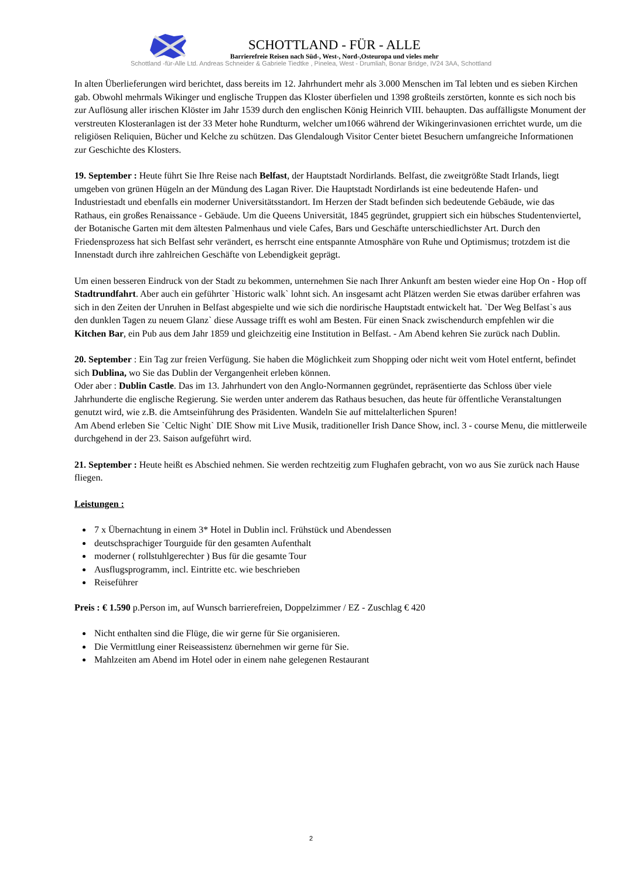SCHOTTLAND - FÜR - ALLE
Barrierefreie Reisen nach Süd-, West-, Nord-,Osteuropa und vieles mehr
Schottland -für-Alle Ltd. Andreas Schneider & Gabriele Tiedtke , Pinelea, West - Drumliah, Bonar Bridge, IV24 3AA, Schottland
In alten Überlieferungen wird berichtet, dass bereits im 12. Jahrhundert mehr als 3.000 Menschen im Tal lebten und es sieben Kirchen gab. Obwohl mehrmals Wikinger und englische Truppen das Kloster überfielen und 1398 großteils zerstörten, konnte es sich noch bis zur Auflösung aller irischen Klöster im Jahr 1539 durch den englischen König Heinrich VIII. behaupten. Das auffälligste Monument der verstreuten Klosteranlagen ist der 33 Meter hohe Rundturm, welcher um1066 während der Wikingerinvasionen errichtet wurde, um die religiösen Reliquien, Bücher und Kelche zu schützen. Das Glendalough Visitor Center bietet Besuchern umfangreiche Informationen zur Geschichte des Klosters.
19. September : Heute führt Sie Ihre Reise nach Belfast, der Hauptstadt Nordirlands. Belfast, die zweitgrößte Stadt Irlands, liegt umgeben von grünen Hügeln an der Mündung des Lagan River. Die Hauptstadt Nordirlands ist eine bedeutende Hafen- und Industriestadt und ebenfalls ein moderner Universitätsstandort. Im Herzen der Stadt befinden sich bedeutende Gebäude, wie das Rathaus, ein großes Renaissance - Gebäude. Um die Queens Universität, 1845 gegründet, gruppiert sich ein hübsches Studentenviertel, der Botanische Garten mit dem ältesten Palmenhaus und viele Cafes, Bars und Geschäfte unterschiedlichster Art. Durch den Friedensprozess hat sich Belfast sehr verändert, es herrscht eine entspannte Atmosphäre von Ruhe und Optimismus; trotzdem ist die Innenstadt durch ihre zahlreichen Geschäfte von Lebendigkeit geprägt.
Um einen besseren Eindruck von der Stadt zu bekommen, unternehmen Sie nach Ihrer Ankunft am besten wieder eine Hop On - Hop off Stadtrundfahrt. Aber auch ein geführter `Historic walk` lohnt sich. An insgesamt acht Plätzen werden Sie etwas darüber erfahren was sich in den Zeiten der Unruhen in Belfast abgespielte und wie sich die nordirische Hauptstadt entwickelt hat. `Der Weg Belfast`s aus den dunklen Tagen zu neuem Glanz` diese Aussage trifft es wohl am Besten. Für einen Snack zwischendurch empfehlen wir die Kitchen Bar, ein Pub aus dem Jahr 1859 und gleichzeitig eine Institution in Belfast. - Am Abend kehren Sie zurück nach Dublin.
20. September : Ein Tag zur freien Verfügung. Sie haben die Möglichkeit zum Shopping oder nicht weit vom Hotel entfernt, befindet sich Dublina, wo Sie das Dublin der Vergangenheit erleben können.
Oder aber : Dublin Castle. Das im 13. Jahrhundert von den Anglo-Normannen gegründet, repräsentierte das Schloss über viele Jahrhunderte die englische Regierung. Sie werden unter anderem das Rathaus besuchen, das heute für öffentliche Veranstaltungen genutzt wird, wie z.B. die Amtseinführung des Präsidenten. Wandeln Sie auf mittelalterlichen Spuren!
Am Abend erleben Sie `Celtic Night` DIE Show mit Live Musik, traditioneller Irish Dance Show, incl. 3 - course Menu, die mittlerweile durchgehend in der 23. Saison aufgeführt wird.
21. September : Heute heißt es Abschied nehmen. Sie werden rechtzeitig zum Flughafen gebracht, von wo aus Sie zurück nach Hause fliegen.
Leistungen :
7 x Übernachtung in einem 3* Hotel in Dublin incl. Frühstück und Abendessen
deutschsprachiger Tourguide für den gesamten Aufenthalt
moderner ( rollstuhlgerechter ) Bus für die gesamte Tour
Ausflugsprogramm, incl. Eintritte etc. wie beschrieben
Reiseführer
Preis : € 1.590 p.Person im, auf Wunsch barrierefreien, Doppelzimmer / EZ - Zuschlag € 420
Nicht enthalten sind die Flüge, die wir gerne für Sie organisieren.
Die Vermittlung einer Reiseassistenz übernehmen wir gerne für Sie.
Mahlzeiten am Abend im Hotel oder in einem nahe gelegenen Restaurant
2